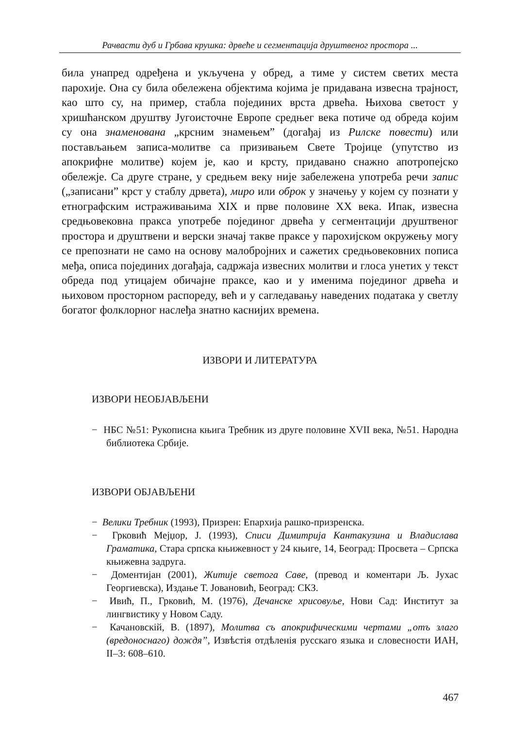Рачвасти дуб и Грбава крушка: дрвеће и сегментација друштвеног простора ...
била унапред одређена и укључена у обред, а тиме у систем светих места парохије. Она су била обележена објектима којима је придавана извесна трајност, као што су, на пример, стабла појединих врста дрвећа. Њихова светост у хришћанском друштву Југоисточне Европе средњег века потиче од обреда којим су она знаменована „крсним знамењем” (догађај из Рилске повести) или постављањем записа-молитве са призивањем Свете Тројице (упутство из апокрифне молитве) којем је, као и крсту, придавано снажно апотропејско обележје. Са друге стране, у средњем веку није забележена употреба речи запис („записани” крст у стаблу дрвета), миро или оброк у значењу у којем су познати у етнографским истраживањима XIX и прве половине XX века. Ипак, извесна средњовековна пракса употребе појединог дрвећа у сегментацији друштвеног простора и друштвени и верски значај такве праксе у парохијском окружењу могу се препознати не само на основу малобројних и сажетих средњовековних пописа међа, описа појединих догађаја, садржаја извесних молитви и глоса унетих у текст обреда под утицајем обичајне праксе, као и у именима појединог дрвећа и њиховом просторном распореду, већ и у сагледавању наведених података у светлу богатог фолклорног наслеђа знатно каснијих времена.
ИЗВОРИ И ЛИТЕРАТУРА
ИЗВОРИ НЕОБЈАВЉЕНИ
− НБС №51: Рукописна књига Требник из друге половине XVII века, №51. Народна библиотека Србије.
ИЗВОРИ ОБЈАВЉЕНИ
− Велики Требник (1993), Призрен: Епархија рашко-призренска.
− Грковић Мејџор, Ј. (1993), Списи Димитрија Кантакузина и Владислава Граматика, Стара српска књижевност у 24 књиге, 14, Београд: Просвета – Српска књижевна задруга.
− Доментијан (2001), Житије светога Саве, (превод и коментари Љ. Јухас Георгиевска), Издање Т. Јовановић, Београд: СКЗ.
− Ивић, П., Грковић, М. (1976), Дечанске хрисовуље, Нови Сад: Институт за лингвистику у Новом Саду.
− Качановскій, В. (1897), Молитва съ апокрифическими чертами „отъ злаго (вредоноснаго) дождя”, Извѣстія отдѣленія русскаго языка и словесности ИАН, II–3: 608–610.
467